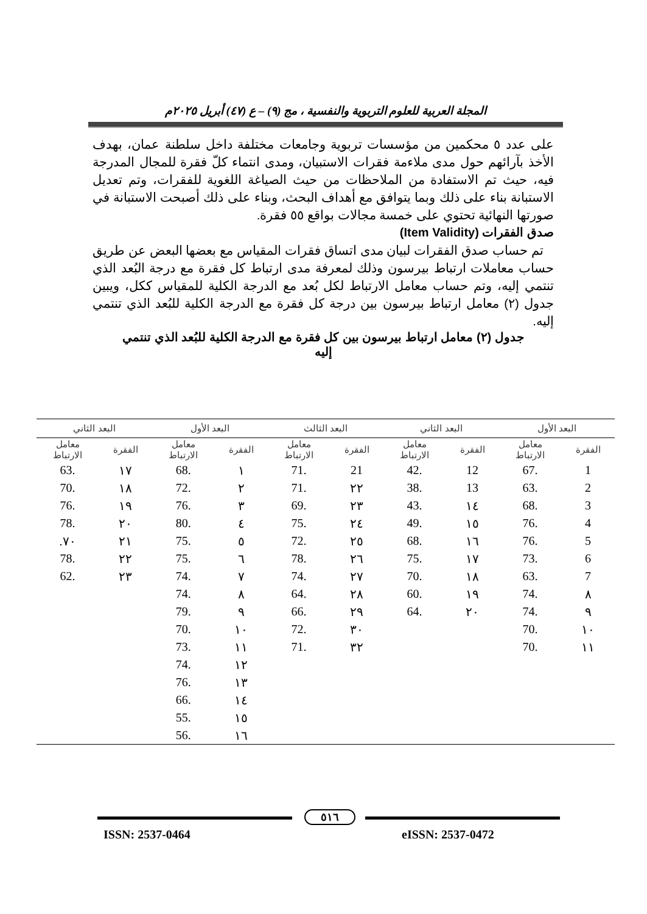المجلة العربية للعلوم التربوية والنفسية ، مج (٩) – ع (٤٧) أبريل ٢٠٢٥م
على عدد ٥ محكمين من مؤسسات تربوية وجامعات مختلفة داخل سلطنة عمان، بهدف الأخذ بآرائهم حول مدى ملاءمة فقرات الاستبيان، ومدى انتماء كلّ فقرة للمجال المدرجة فيه، حيث تم الاستفادة من الملاحظات من حيث الصياغة اللغوية للفقرات، وتم تعديل الاستبانة بناء على ذلك وبما يتوافق مع أهداف البحث، وبناء على ذلك أصبحت الاستبانة في صورتها النهائية تحتوي على خمسة مجالات بواقع ٥٥ فقرة.
صدق الفقرات (Item Validity)
تم حساب صدق الفقرات لبيان مدى اتساق فقرات المقياس مع بعضها البعض عن طريق حساب معاملات ارتباط بيرسون وذلك لمعرفة مدى ارتباط كل فقرة مع درجة البُعد الذي تنتمي إليه، وتم حساب معامل الارتباط لكل بُعد مع الدرجة الكلية للمقياس ككل، ويبين جدول (٢) معامل ارتباط بيرسون بين درجة كل فقرة مع الدرجة الكلية للبُعد الذي تنتمي إليه.
جدول (٢) معامل ارتباط بيرسون بين كل فقرة مع الدرجة الكلية للبُعد الذي تنتمي
إليه
| البعد الأول | | البعد الثاني | | البعد الثالث | | البعد الأول | | البعد الثاني | |
| --- | --- | --- | --- | --- | --- | --- | --- | --- | --- |
| الفقرة | معامل الارتباط | الفقرة | معامل الارتباط | الفقرة | معامل الارتباط | الفقرة | معامل الارتباط | الفقرة | معامل الارتباط |
| 1 | .67 | 12 | .42 | 21 | .71 | ١ | .68 | ١٧ | .63 |
| 2 | .63 | 13 | .38 | ٢٢ | .71 | ٢ | .72 | ١٨ | .70 |
| 3 | .68 | ١٤ | .43 | ٢٣ | .69 | ٣ | .76 | ١٩ | .76 |
| 4 | .76 | ١٥ | .49 | ٢٤ | .75 | ٤ | .80 | ٢٠ | .78 |
| 5 | .76 | ١٦ | .68 | ٢٥ | .72 | ٥ | .75 | ٢١ | ٧٠. |
| 6 | .73 | ١٧ | .75 | ٢٦ | .78 | ٦ | .75 | ٢٢ | .78 |
| 7 | .63 | ١٨ | .70 | ٢٧ | .74 | ٧ | .74 | ٢٣ | .62 |
| ٨ | .74 | ١٩ | .60 | ٢٨ | .64 | ٨ | .74 | | |
| ٩ | .74 | ٢٠ | .64 | ٢٩ | .66 | ٩ | .79 | | |
| ١٠ | .70 | | | ٣٠ | .72 | ١٠ | .70 | | |
| ١١ | .70 | | | ٣٢ | .71 | ١١ | .73 | | |
| | | | | | | ١٢ | .74 | | |
| | | | | | | ١٣ | .76 | | |
| | | | | | | ١٤ | .66 | | |
| | | | | | | ١٥ | .55 | | |
| | | | | | | ١٦ | .56 | | |
٥١٦
ISSN: 2537-0464 eISSN: 2537-0472